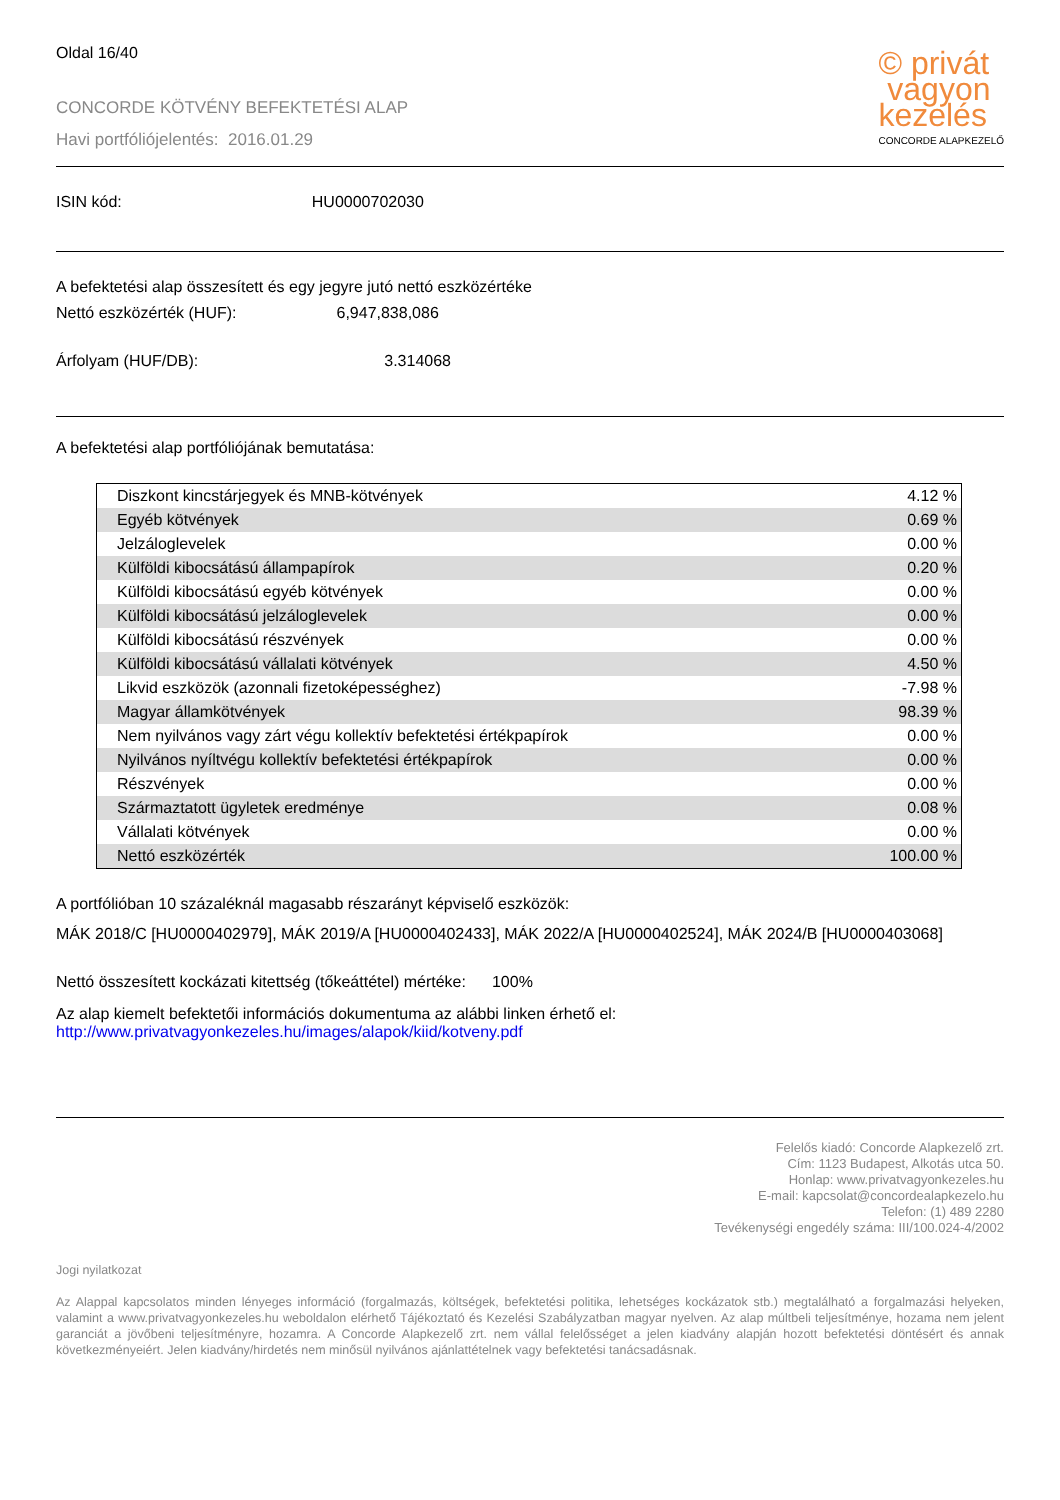Oldal 16/40
CONCORDE KÖTVÉNY BEFEKTETÉSI ALAP
Havi portfóliójelentés: 2016.01.29
© privát
vagyon
kezelés
CONCORDE ALAPKEZELŐ
ISIN kód: HU0000702030
A befektetési alap összesített és egy jegyre jutó nettó eszközértéke
Nettó eszközérték (HUF): 6,947,838,086
Árfolyam (HUF/DB): 3.314068
A befektetési alap portfóliójának bemutatása:
| Diszkont kincstárjegyek és MNB-kötvények | 4.12 % |
| Egyéb kötvények | 0.69 % |
| Jelzáloglevelek | 0.00 % |
| Külföldi kibocsátású állampapírok | 0.20 % |
| Külföldi kibocsátású egyéb kötvények | 0.00 % |
| Külföldi kibocsátású jelzáloglevelek | 0.00 % |
| Külföldi kibocsátású részvények | 0.00 % |
| Külföldi kibocsátású vállalati kötvények | 4.50 % |
| Likvid eszközök (azonnali fizetoképességhez) | -7.98 % |
| Magyar államkötvények | 98.39 % |
| Nem nyilvános vagy zárt végu kollektív befektetési értékpapírok | 0.00 % |
| Nyilvános nyíltvégu kollektív befektetési értékpapírok | 0.00 % |
| Részvények | 0.00 % |
| Származtatott ügyletek eredménye | 0.08 % |
| Vállalati kötvények | 0.00 % |
| Nettó eszközérték | 100.00 % |
A portfólióban 10 százaléknál magasabb részarányt képviselő eszközök:
MÁK 2018/C [HU0000402979], MÁK 2019/A [HU0000402433], MÁK 2022/A [HU0000402524], MÁK 2024/B [HU0000403068]
Nettó összesített kockázati kitettség (tőkeáttétel) mértéke: 100%
Az alap kiemelt befektetői információs dokumentuma az alábbi linken érhető el:
http://www.privatvagyonkezeles.hu/images/alapok/kiid/kotveny.pdf
Felelős kiadó: Concorde Alapkezelő zrt.
Cím: 1123 Budapest, Alkotás utca 50.
Honlap: www.privatvagyonkezeles.hu
E-mail: kapcsolat@concordealapkezelo.hu
Telefon: (1) 489 2280
Tevékenységi engedély száma: III/100.024-4/2002
Jogi nyilatkozat
Az Alappal kapcsolatos minden lényeges információ (forgalmazás, költségek, befektetési politika, lehetséges kockázatok stb.) megtalálható a forgalmazási helyeken, valamint a www.privatvagyonkezeles.hu weboldalon elérhető Tájékoztató és Kezelési Szabályzatban magyar nyelven. Az alap múltbeli teljesítménye, hozama nem jelent garanciát a jövőbeni teljesítményre, hozamra. A Concorde Alapkezelő zrt. nem vállal felelősséget a jelen kiadvány alapján hozott befektetési döntésért és annak következményeiért. Jelen kiadvány/hirdetés nem minősül nyilvános ajánlattételnek vagy befektetési tanácsadásnak.